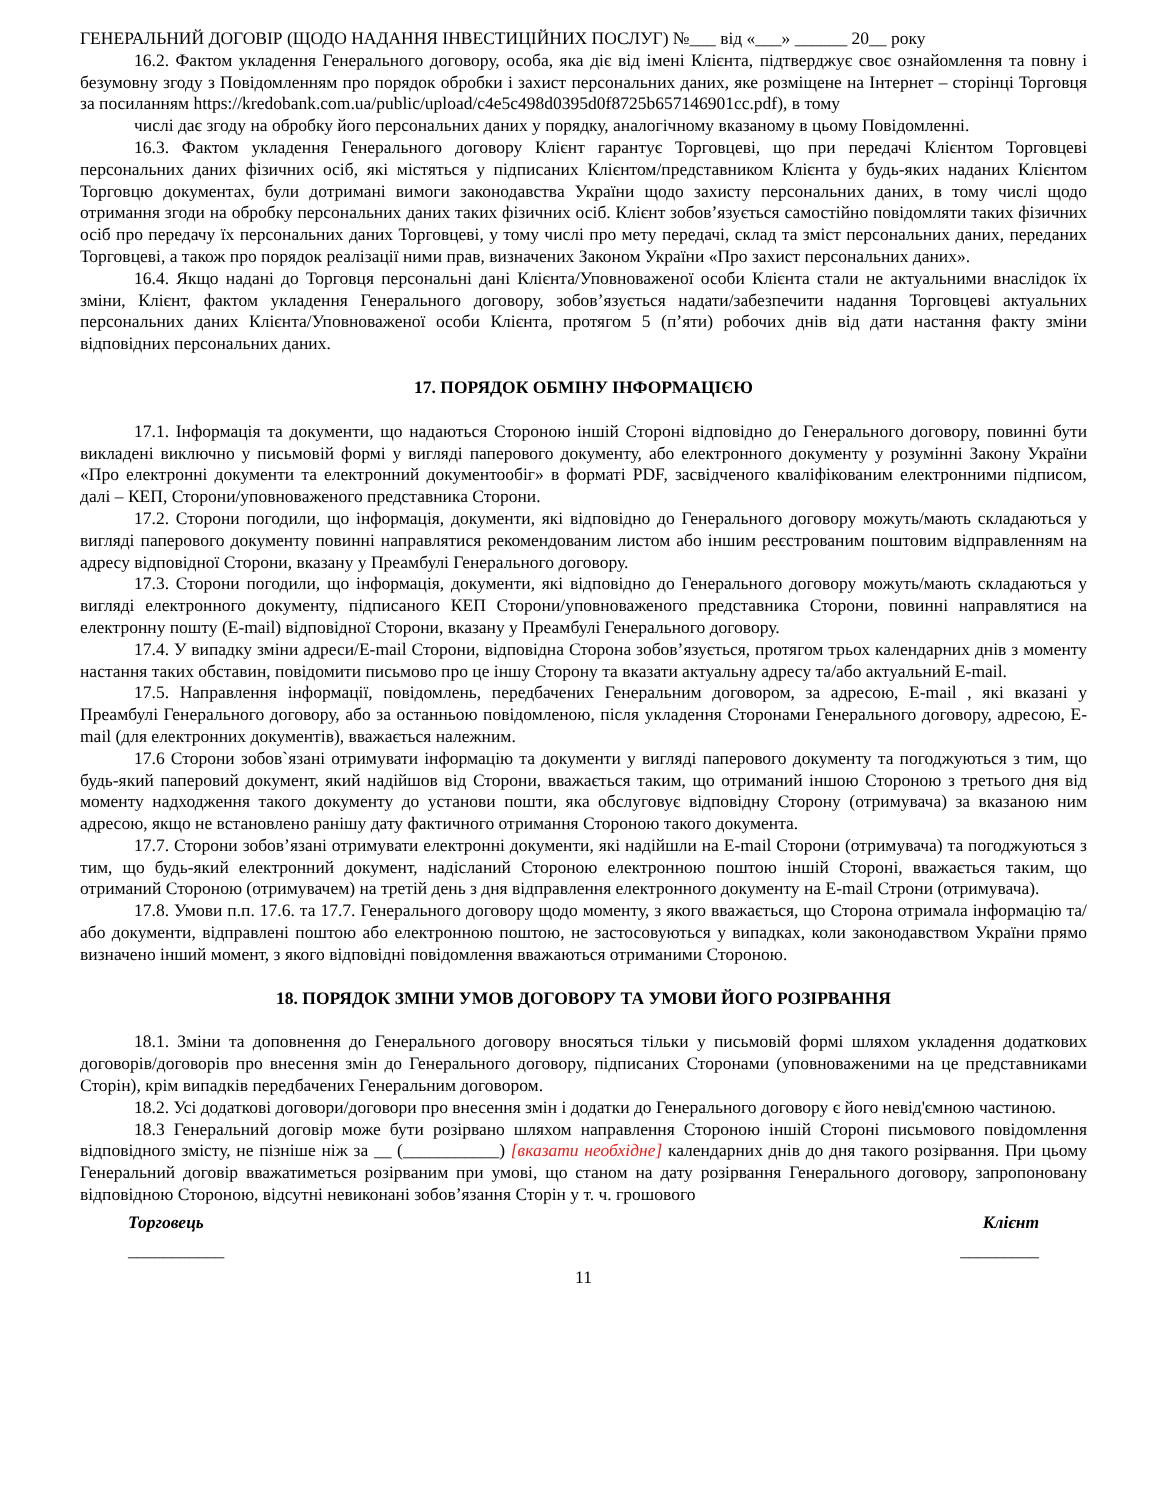ГЕНЕРАЛЬНИЙ ДОГОВІР (ЩОДО НАДАННЯ ІНВЕСТИЦІЙНИХ ПОСЛУГ) №___ від «___» ______ 20__ року
16.2. Фактом укладення Генерального договору, особа, яка діє від імені Клієнта, підтверджує своє ознайомлення та повну і безумовну згоду з Повідомленням про порядок обробки і захист персональних даних, яке розміщене на Інтернет – сторінці Торговця за посиланням https://kredobank.com.ua/public/upload/c4e5c498d0395d0f8725b657146901cc.pdf), в тому
числі дає згоду на обробку його персональних даних у порядку, аналогічному вказаному в цьому Повідомленні.
16.3. Фактом укладення Генерального договору Клієнт гарантує Торговцеві, що при передачі Клієнтом Торговцеві персональних даних фізичних осіб, які містяться у підписаних Клієнтом/представником Клієнта у будь-яких наданих Клієнтом Торговцю документах, були дотримані вимоги законодавства України щодо захисту персональних даних, в тому числі щодо отримання згоди на обробку персональних даних таких фізичних осіб. Клієнт зобов’язується самостійно повідомляти таких фізичних осіб про передачу їх персональних даних Торговцеві, у тому числі про мету передачі, склад та зміст персональних даних, переданих Торговцеві, а також про порядок реалізації ними прав, визначених Законом України «Про захист персональних даних».
16.4. Якщо надані до Торговця персональні дані Клієнта/Уповноваженої особи Клієнта стали не актуальними внаслідок їх зміни, Клієнт, фактом укладення Генерального договору, зобов’язується надати/забезпечити надання Торговцеві актуальних персональних даних Клієнта/Уповноваженої особи Клієнта, протягом 5 (п’яти) робочих днів від дати настання факту зміни відповідних персональних даних.
17. ПОРЯДОК ОБМІНУ ІНФОРМАЦІЄЮ
17.1. Інформація та документи, що надаються Стороною іншій Стороні відповідно до Генерального договору, повинні бути викладені виключно у письмовій формі у вигляді паперового документу, або електронного документу у розумінні Закону України «Про електронні документи та електронний документообіг» в форматі PDF, засвідченого кваліфікованим електронними підписом, далі – КЕП, Сторони/уповноваженого представника Сторони.
17.2. Сторони погодили, що інформація, документи, які відповідно до Генерального договору можуть/мають складаються у вигляді паперового документу повинні направлятися рекомендованим листом або іншим реєстрованим поштовим відправленням на адресу відповідної Сторони, вказану у Преамбулі Генерального договору.
17.3. Сторони погодили, що інформація, документи, які відповідно до Генерального договору можуть/мають складаються у вигляді електронного документу, підписаного КЕП Сторони/уповноваженого представника Сторони, повинні направлятися на електронну пошту (E-mail) відповідної Сторони, вказану у Преамбулі Генерального договору.
17.4. У випадку зміни адреси/E-mail Сторони, відповідна Сторона зобов’язується, протягом трьох календарних днів з моменту настання таких обставин, повідомити письмово про це іншу Сторону та вказати актуальну адресу та/або актуальний E-mail.
17.5. Направлення інформації, повідомлень, передбачених Генеральним договором, за адресою, E-mail , які вказані у Преамбулі Генерального договору, або за останньою повідомленою, після укладення Сторонами Генерального договору, адресою, E-mail (для електронних документів), вважається належним.
17.6 Сторони зобов`язані отримувати інформацію та документи у вигляді паперового документу та погоджуються з тим, що будь-який паперовий документ, який надійшов від Сторони, вважається таким, що отриманий іншою Стороною з третього дня від моменту надходження такого документу до установи пошти, яка обслуговує відповідну Сторону (отримувача) за вказаною ним адресою, якщо не встановлено ранішу дату фактичного отримання Стороною такого документа.
17.7. Сторони зобов’язані отримувати електронні документи, які надійшли на E-mail Сторони (отримувача) та погоджуються з тим, що будь-який електронний документ, надісланий Стороною електронною поштою іншій Стороні, вважається таким, що отриманий Стороною (отримувачем) на третій день з дня відправлення електронного документу на E-mail Строни (отримувача).
17.8. Умови п.п. 17.6. та 17.7. Генерального договору щодо моменту, з якого вважається, що Сторона отримала інформацію та/або документи, відправлені поштою або електронною поштою, не застосовуються у випадках, коли законодавством України прямо визначено інший момент, з якого відповідні повідомлення вважаються отриманими Стороною.
18. ПОРЯДОК ЗМІНИ УМОВ ДОГОВОРУ ТА УМОВИ ЙОГО РОЗІРВАННЯ
18.1. Зміни та доповнення до Генерального договору вносяться тільки у письмовій формі шляхом укладення додаткових договорів/договорів про внесення змін до Генерального договору, підписаних Сторонами (уповноваженими на це представниками Сторін), крім випадків передбачених Генеральним договором.
18.2. Усі додаткові договори/договори про внесення змін і додатки до Генерального договору є його невід'ємною частиною.
18.3 Генеральний договір може бути розірвано шляхом направлення Стороною іншій Стороні письмового повідомлення відповідного змісту, не пізніше ніж за __ (___________) [вказати необхідне] календарних днів до дня такого розірвання. При цьому Генеральний договір вважатиметься розірваним при умові, що станом на дату розірвання Генерального договору, запропоновану відповідною Стороною, відсутні невиконані зобов’язання Сторін у т. ч. грошового
Торговець Клієнт
___________ _________
11